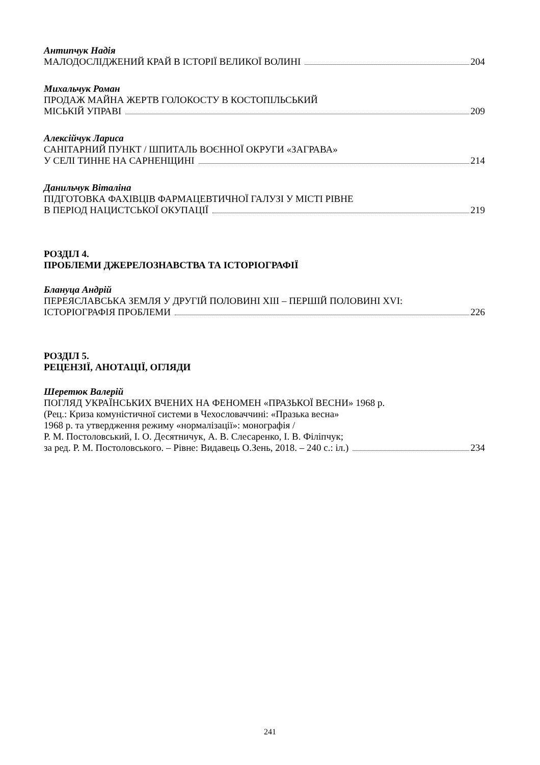Антипчук Надія
МАЛОДОСЛІДЖЕНИЙ КРАЙ В ІСТОРІЇ ВЕЛИКОЇ ВОЛИНІ 204
Михальчук Роман
ПРОДАЖ МАЙНА ЖЕРТВ ГОЛОКОСТУ В КОСТОПІЛЬСЬКИЙ
МІСЬКІЙ УПРАВІ 209
Алексійчук Лариса
САНІТАРНИЙ ПУНКТ / ШПИТАЛЬ ВОЄННОЇ ОКРУГИ «ЗАГРАВА»
У СЕЛІ ТИННЕ НА САРНЕНЩИНІ 214
Данильчук Віталіна
ПІДГОТОВКА ФАХІВЦІВ ФАРМАЦЕВТИЧНОЇ ГАЛУЗІ У МІСТІ РІВНЕ
В ПЕРІОД НАЦИСТСЬКОЇ ОКУПАЦІЇ 219
РОЗДІЛ 4.
ПРОБЛЕМИ ДЖЕРЕЛОЗНАВСТВА ТА ІСТОРІОГРАФІЇ
Блануца Андрій
ПЕРЕЯСЛАВСЬКА ЗЕМЛЯ У ДРУГІЙ ПОЛОВИНІ XIII – ПЕРШІЙ ПОЛОВИНІ XVI:
ІСТОРІОГРАФІЯ ПРОБЛЕМИ 226
РОЗДІЛ 5.
РЕЦЕНЗІЇ, АНОТАЦІЇ, ОГЛЯДИ
Шеретюк Валерій
ПОГЛЯД УКРАЇНСЬКИХ ВЧЕНИХ НА ФЕНОМЕН «ПРАЗЬКОЇ ВЕСНИ» 1968 р.
(Рец.: Криза комуністичної системи в Чехословаччині: «Празька весна»
1968 р. та утвердження режиму «нормалізації»: монографія /
Р. М. Постоловський, І. О. Десятничук, А. В. Слесаренко, І. В. Філіпчук;
за ред. Р. М. Постоловського. – Рівне: Видавець О.Зень, 2018. – 240 с.: іл.) 234
241